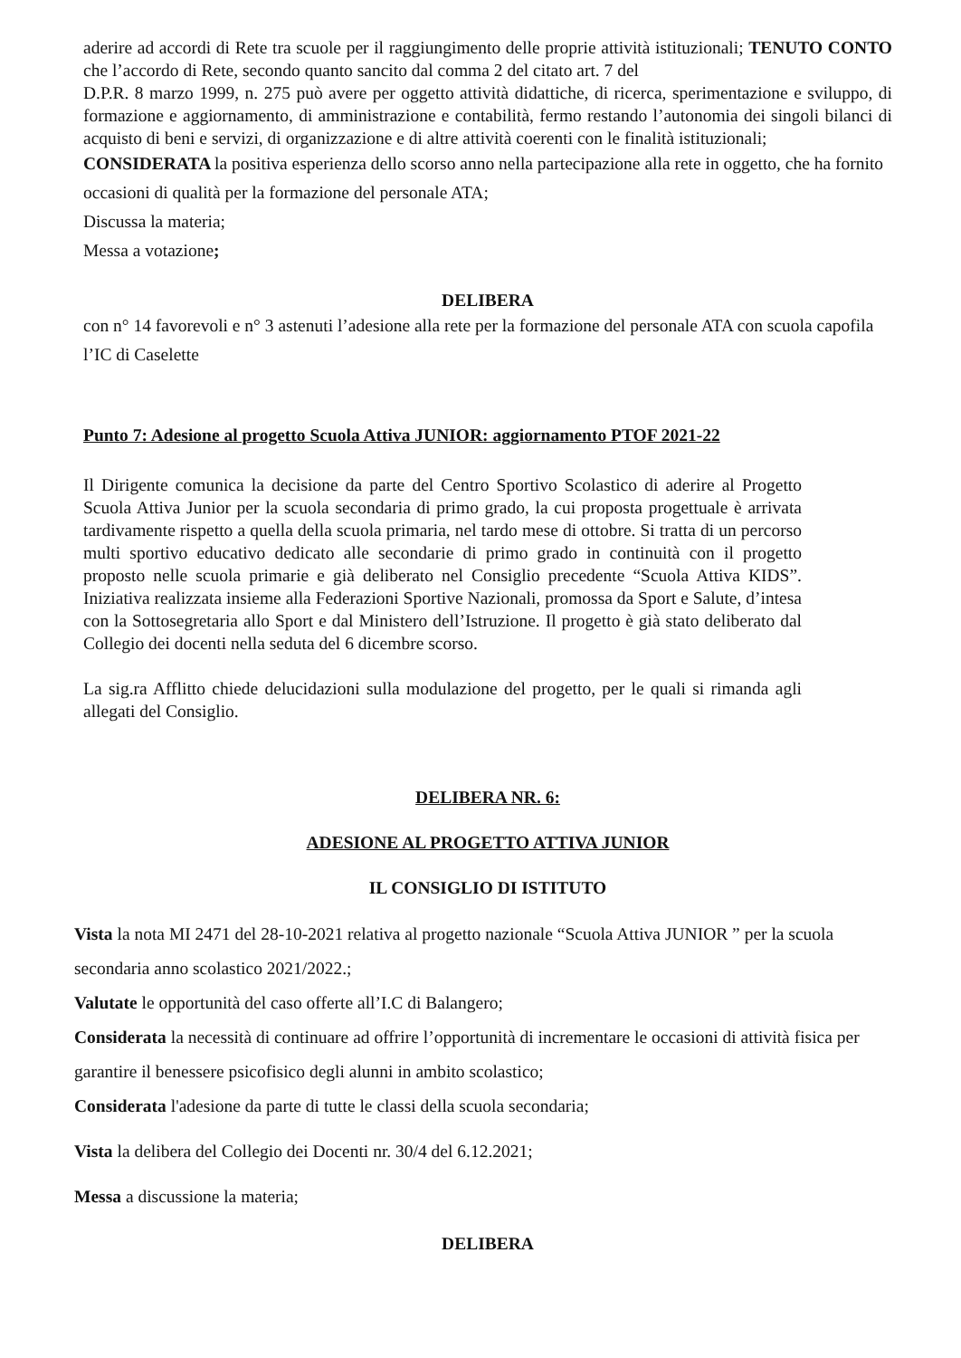aderire ad accordi di Rete tra scuole per il raggiungimento delle proprie attività istituzionali; TENUTO CONTO che l’accordo di Rete, secondo quanto sancito dal comma 2 del citato art. 7 del
D.P.R. 8 marzo 1999, n. 275 può avere per oggetto attività didattiche, di ricerca, sperimentazione e sviluppo, di formazione e aggiornamento, di amministrazione e contabilità, fermo restando l’autonomia dei singoli bilanci di acquisto di beni e servizi, di organizzazione e di altre attività coerenti con le finalità istituzionali;
CONSIDERATA la positiva esperienza dello scorso anno nella partecipazione alla rete in oggetto, che ha fornito occasioni di qualità per la formazione del personale ATA;
Discussa la materia;
Messa a votazione;
DELIBERA
con n° 14 favorevoli e n° 3 astenuti l’adesione alla rete per la formazione del personale ATA con scuola capofila l’IC di Caselette
Punto 7: Adesione al progetto Scuola Attiva JUNIOR: aggiornamento PTOF 2021-22
Il Dirigente comunica la decisione da parte del Centro Sportivo Scolastico di aderire al Progetto Scuola Attiva Junior per la scuola secondaria di primo grado, la cui proposta progettuale è arrivata tardivamente rispetto a quella della scuola primaria, nel tardo mese di ottobre. Si tratta di un percorso multi sportivo educativo dedicato alle secondarie di primo grado in continuità con il progetto proposto nelle scuola primarie e già deliberato nel Consiglio precedente “Scuola Attiva KIDS”. Iniziativa realizzata insieme alla Federazioni Sportive Nazionali, promossa da Sport e Salute, d’intesa con la Sottosegretaria allo Sport e dal Ministero dell’Istruzione. Il progetto è già stato deliberato dal Collegio dei docenti nella seduta del 6 dicembre scorso.
La sig.ra Afflitto chiede delucidazioni sulla modulazione del progetto, per le quali si rimanda agli allegati del Consiglio.
DELIBERA NR. 6:
ADESIONE AL PROGETTO ATTIVA JUNIOR
IL CONSIGLIO DI ISTITUTO
Vista la nota MI 2471 del 28-10-2021 relativa al progetto nazionale “Scuola Attiva JUNIOR ” per la scuola secondaria anno scolastico 2021/2022.;
Valutate le opportunità del caso offerte all’I.C di Balangero;
Considerata la necessità di continuare ad offrire l’opportunità di incrementare le occasioni di attività fisica per garantire il benessere psicofisico degli alunni in ambito scolastico;
Considerata l'adesione da parte di tutte le classi della scuola secondaria;
Vista la delibera del Collegio dei Docenti nr. 30/4 del 6.12.2021;
Messa a discussione la materia;
DELIBERA